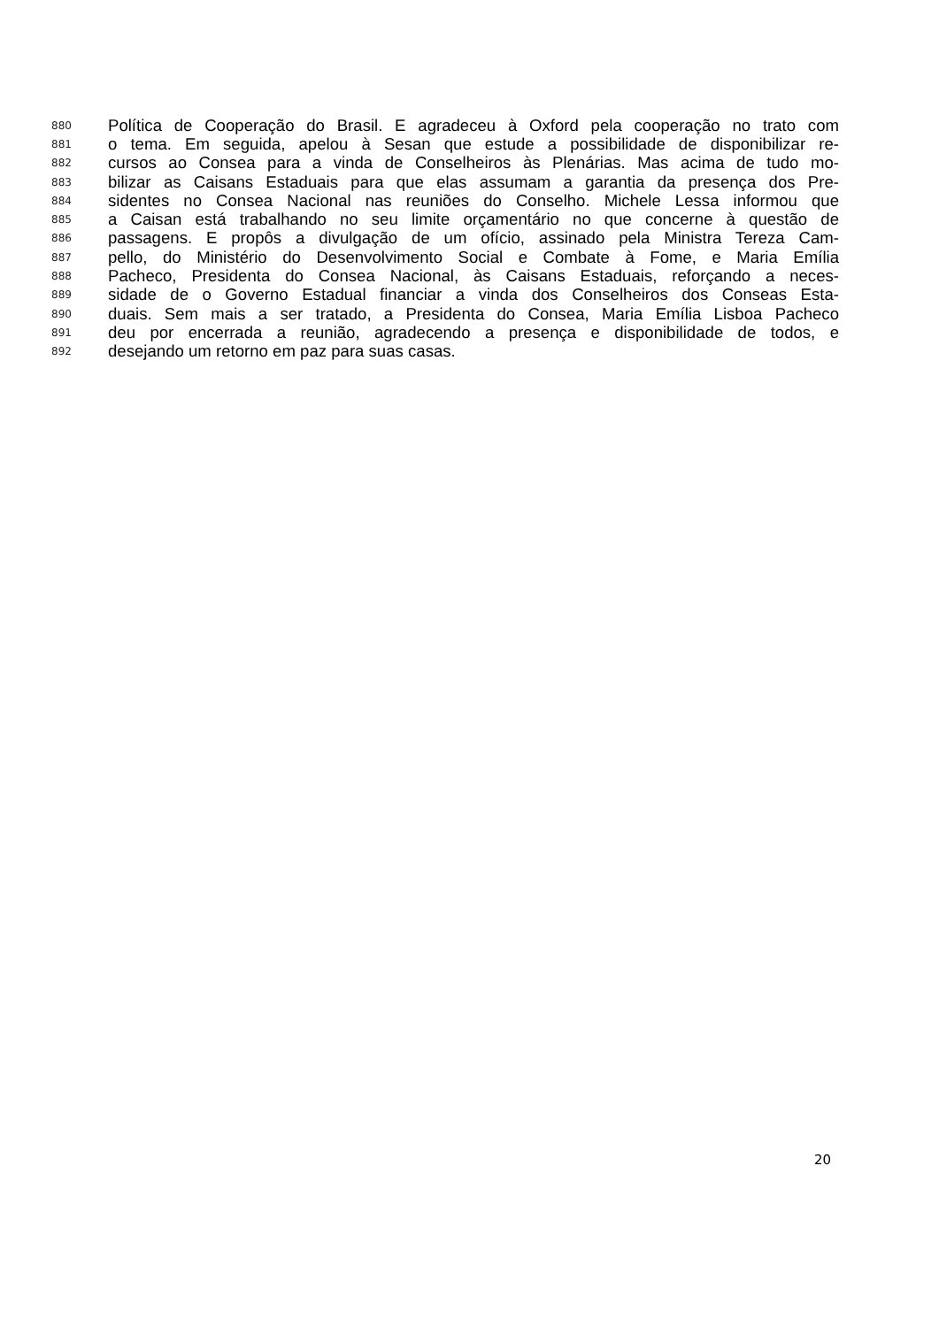880 Política de Cooperação do Brasil. E agradeceu à Oxford pela cooperação no trato com
881 o tema. Em seguida, apelou à Sesan que estude a possibilidade de disponibilizar re-
882 cursos ao Consea para a vinda de Conselheiros às Plenárias. Mas acima de tudo mo-
883 bilizar as Caisans Estaduais para que elas assumam a garantia da presença dos Pre-
884 sidentes no Consea Nacional nas reuniões do Conselho. Michele Lessa informou que
885 a Caisan está trabalhando no seu limite orçamentário no que concerne à questão de
886 passagens. E propôs a divulgação de um ofício, assinado pela Ministra Tereza Cam-
887 pello, do Ministério do Desenvolvimento Social e Combate à Fome, e Maria Emília
888 Pacheco, Presidenta do Consea Nacional, às Caisans Estaduais, reforçando a neces-
889 sidade de o Governo Estadual financiar a vinda dos Conselheiros dos Conseas Esta-
890 duais. Sem mais a ser tratado, a Presidenta do Consea, Maria Emília Lisboa Pacheco
891 deu por encerrada a reunião, agradecendo a presença e disponibilidade de todos, e
892 desejando um retorno em paz para suas casas.
20